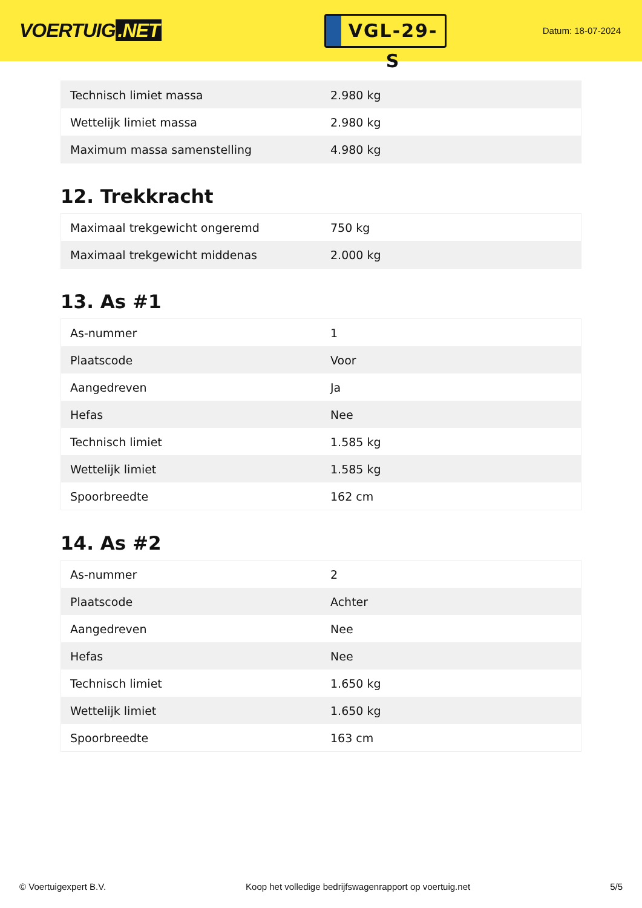VOERTUIG.NET
VGL-29-S
Datum: 18-07-2024
| Technisch limiet massa | 2.980 kg |
| Wettelijk limiet massa | 2.980 kg |
| Maximum massa samenstelling | 4.980 kg |
12. Trekkracht
| Maximaal trekgewicht ongeremd | 750 kg |
| Maximaal trekgewicht middenas | 2.000 kg |
13. As #1
| As-nummer | 1 |
| Plaatscode | Voor |
| Aangedreven | Ja |
| Hefas | Nee |
| Technisch limiet | 1.585 kg |
| Wettelijk limiet | 1.585 kg |
| Spoorbreedte | 162 cm |
14. As #2
| As-nummer | 2 |
| Plaatscode | Achter |
| Aangedreven | Nee |
| Hefas | Nee |
| Technisch limiet | 1.650 kg |
| Wettelijk limiet | 1.650 kg |
| Spoorbreedte | 163 cm |
© Voertuigexpert B.V. Koop het volledige bedrijfswagenrapport op voertuig.net 5/5